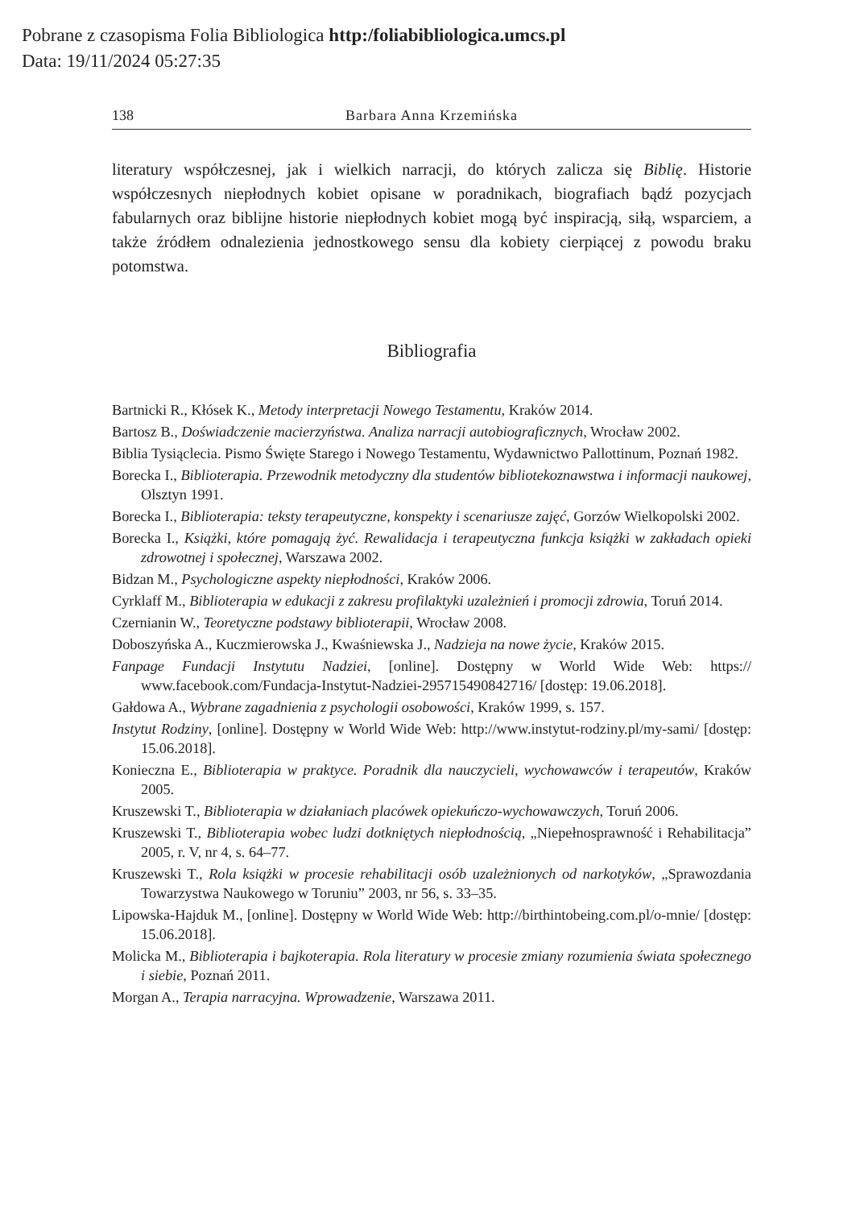Pobrane z czasopisma Folia Bibliologica http:/foliabibliologica.umcs.pl
Data: 19/11/2024 05:27:35
138 Barbara Anna Krzemińska
literatury współczesnej, jak i wielkich narracji, do których zalicza się Biblię. Historie współczesnych niepłodnych kobiet opisane w poradnikach, biografiach bądź pozycjach fabularnych oraz biblijne historie niepłodnych kobiet mogą być inspiracją, siłą, wsparciem, a także źródłem odnalezienia jednostkowego sensu dla kobiety cierpiącej z powodu braku potomstwa.
Bibliografia
Bartnicki R., Kłósek K., Metody interpretacji Nowego Testamentu, Kraków 2014.
Bartosz B., Doświadczenie macierzyństwa. Analiza narracji autobiograficznych, Wrocław 2002.
Biblia Tysiąclecia. Pismo Święte Starego i Nowego Testamentu, Wydawnictwo Pallottinum, Poznań 1982.
Borecka I., Biblioterapia. Przewodnik metodyczny dla studentów bibliotekoznawstwa i informacji naukowej, Olsztyn 1991.
Borecka I., Biblioterapia: teksty terapeutyczne, konspekty i scenariusze zajęć, Gorzów Wielkopolski 2002.
Borecka I., Książki, które pomagają żyć. Rewalidacja i terapeutyczna funkcja książki w zakładach opieki zdrowotnej i społecznej, Warszawa 2002.
Bidzan M., Psychologiczne aspekty niepłodności, Kraków 2006.
Cyrklaff M., Biblioterapia w edukacji z zakresu profilaktyki uzależnień i promocji zdrowia, Toruń 2014.
Czernianin W., Teoretyczne podstawy biblioterapii, Wrocław 2008.
Doboszyńska A., Kuczmierowska J., Kwaśniewska J., Nadzieja na nowe życie, Kraków 2015.
Fanpage Fundacji Instytutu Nadziei, [online]. Dostępny w World Wide Web: https:// www.facebook.com/Fundacja-Instytut-Nadziei-295715490842716/ [dostęp: 19.06.2018].
Gałdowa A., Wybrane zagadnienia z psychologii osobowości, Kraków 1999, s. 157.
Instytut Rodziny, [online]. Dostępny w World Wide Web: http://www.instytut-rodziny.pl/my-sami/ [dostęp: 15.06.2018].
Konieczna E., Biblioterapia w praktyce. Poradnik dla nauczycieli, wychowawców i terapeutów, Kraków 2005.
Kruszewski T., Biblioterapia w działaniach placówek opiekuńczo-wychowawczych, Toruń 2006.
Kruszewski T., Biblioterapia wobec ludzi dotkniętych niepłodnością, „Niepełnosprawność i Rehabilitacja” 2005, r. V, nr 4, s. 64–77.
Kruszewski T., Rola książki w procesie rehabilitacji osób uzależnionych od narkotyków, „Sprawozdania Towarzystwa Naukowego w Toruniu” 2003, nr 56, s. 33–35.
Lipowska-Hajduk M., [online]. Dostępny w World Wide Web: http://birthintobeing.com.pl/o-mnie/ [dostęp: 15.06.2018].
Molicka M., Biblioterapia i bajkoterapia. Rola literatury w procesie zmiany rozumienia świata społecznego i siebie, Poznań 2011.
Morgan A., Terapia narracyjna. Wprowadzenie, Warszawa 2011.